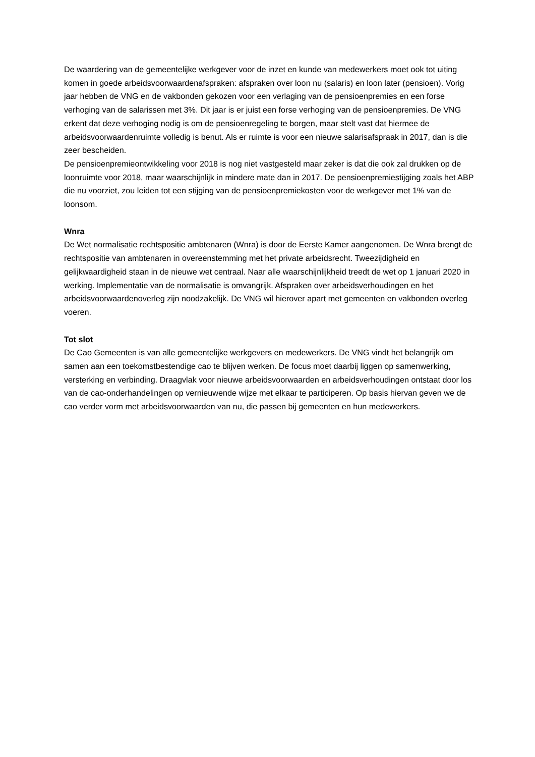De waardering van de gemeentelijke werkgever voor de inzet en kunde van medewerkers moet ook tot uiting komen in goede arbeidsvoorwaardenafspraken: afspraken over loon nu (salaris) en loon later (pensioen). Vorig jaar hebben de VNG en de vakbonden gekozen voor een verlaging van de pensioenpremies en een forse verhoging van de salarissen met 3%. Dit jaar is er juist een forse verhoging van de pensioenpremies. De VNG erkent dat deze verhoging nodig is om de pensioenregeling te borgen, maar stelt vast dat hiermee de arbeidsvoorwaardenruimte volledig is benut. Als er ruimte is voor een nieuwe salarisafspraak in 2017, dan is die zeer bescheiden.
De pensioenpremieontwikkeling voor 2018 is nog niet vastgesteld maar zeker is dat die ook zal drukken op de loonruimte voor 2018, maar waarschijnlijk in mindere mate dan in 2017. De pensioenpremiestijging zoals het ABP die nu voorziet, zou leiden tot een stijging van de pensioenpremiekosten voor de werkgever met 1% van de loonsom.
Wnra
De Wet normalisatie rechtspositie ambtenaren (Wnra) is door de Eerste Kamer aangenomen. De Wnra brengt de rechtspositie van ambtenaren in overeenstemming met het private arbeidsrecht. Tweezijdigheid en gelijkwaardigheid staan in de nieuwe wet centraal. Naar alle waarschijnlijkheid treedt de wet op 1 januari 2020 in werking. Implementatie van de normalisatie is omvangrijk. Afspraken over arbeidsverhoudingen en het arbeidsvoorwaardenoverleg zijn noodzakelijk. De VNG wil hierover apart met gemeenten en vakbonden overleg voeren.
Tot slot
De Cao Gemeenten is van alle gemeentelijke werkgevers en medewerkers. De VNG vindt het belangrijk om samen aan een toekomstbestendige cao te blijven werken. De focus moet daarbij liggen op samenwerking, versterking en verbinding. Draagvlak voor nieuwe arbeidsvoorwaarden en arbeidsverhoudingen ontstaat door los van de cao-onderhandelingen op vernieuwende wijze met elkaar te participeren. Op basis hiervan geven we de cao verder vorm met arbeidsvoorwaarden van nu, die passen bij gemeenten en hun medewerkers.